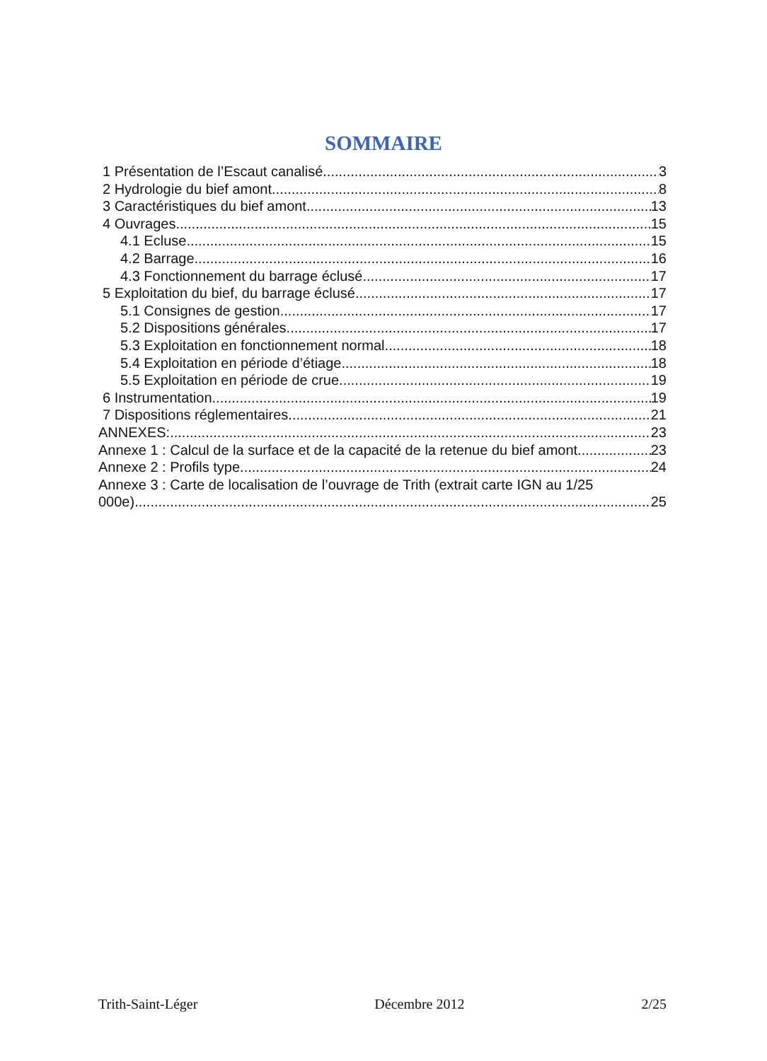SOMMAIRE
1 Présentation de l’Escaut canalisé 3
2 Hydrologie du bief amont 8
3 Caractéristiques du bief amont 13
4 Ouvrages 15
4.1 Ecluse 15
4.2 Barrage 16
4.3 Fonctionnement du barrage éclusé 17
5 Exploitation du bief, du barrage éclusé 17
5.1 Consignes de gestion 17
5.2 Dispositions générales 17
5.3 Exploitation en fonctionnement normal 18
5.4 Exploitation en période d’étiage 18
5.5 Exploitation en période de crue 19
6 Instrumentation 19
7 Dispositions réglementaires 21
ANNEXES: 23
Annexe 1 : Calcul de la surface et de la capacité de la retenue du bief amont 23
Annexe 2 : Profils type 24
Annexe 3 : Carte de localisation de l’ouvrage de Trith (extrait carte IGN au 1/25
000e) 25
Trith-Saint-Léger Décembre 2012 2/25